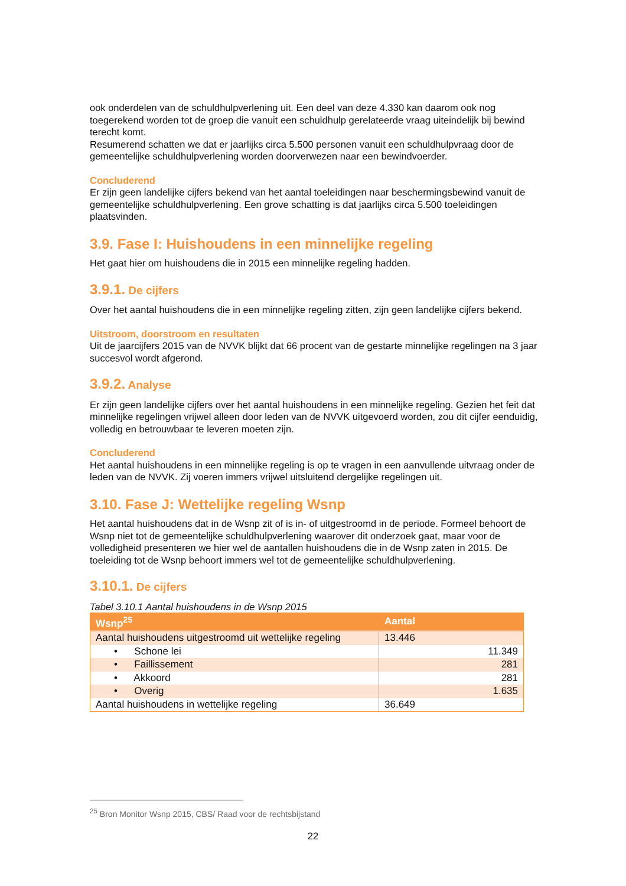ook onderdelen van de schuldhulpverlening uit. Een deel van deze 4.330 kan daarom ook nog toegerekend worden tot de groep die vanuit een schuldhulp gerelateerde vraag uiteindelijk bij bewind terecht komt.
Resumerend schatten we dat er jaarlijks circa 5.500 personen vanuit een schuldhulpvraag door de gemeentelijke schuldhulpverlening worden doorverwezen naar een bewindvoerder.
Concluderend
Er zijn geen landelijke cijfers bekend van het aantal toeleidingen naar beschermingsbewind vanuit de gemeentelijke schuldhulpverlening. Een grove schatting is dat jaarlijks circa 5.500 toeleidingen plaatsvinden.
3.9. Fase I: Huishoudens in een minnelijke regeling
Het gaat hier om huishoudens die in 2015 een minnelijke regeling hadden.
3.9.1. De cijfers
Over het aantal huishoudens die in een minnelijke regeling zitten, zijn geen landelijke cijfers bekend.
Uitstroom, doorstroom en resultaten
Uit de jaarcijfers 2015 van de NVVK blijkt dat 66 procent van de gestarte minnelijke regelingen na 3 jaar succesvol wordt afgerond.
3.9.2. Analyse
Er zijn geen landelijke cijfers over het aantal huishoudens in een minnelijke regeling. Gezien het feit dat minnelijke regelingen vrijwel alleen door leden van de NVVK uitgevoerd worden, zou dit cijfer eenduidig, volledig en betrouwbaar te leveren moeten zijn.
Concluderend
Het aantal huishoudens in een minnelijke regeling is op te vragen in een aanvullende uitvraag onder de leden van de NVVK. Zij voeren immers vrijwel uitsluitend dergelijke regelingen uit.
3.10. Fase J: Wettelijke regeling Wsnp
Het aantal huishoudens dat in de Wsnp zit of is in- of uitgestroomd in de periode. Formeel behoort de Wsnp niet tot de gemeentelijke schuldhulpverlening waarover dit onderzoek gaat, maar voor de volledigheid presenteren we hier wel de aantallen huishoudens die in de Wsnp zaten in 2015. De toeleiding tot de Wsnp behoort immers wel tot de gemeentelijke schuldhulpverlening.
3.10.1. De cijfers
Tabel 3.10.1 Aantal huishoudens in de Wsnp 2015
| Wsnp<sup>25</sup> | Aantal |
| --- | --- |
| Aantal huishoudens uitgestroomd uit wettelijke regeling | 13.446 |
| • Schone lei | 11.349 |
| • Faillissement | 281 |
| • Akkoord | 281 |
| • Overig | 1.635 |
| Aantal huishoudens in wettelijke regeling | 36.649 |
<sup>25</sup> Bron Monitor Wsnp 2015, CBS/ Raad voor de rechtsbijstand
22